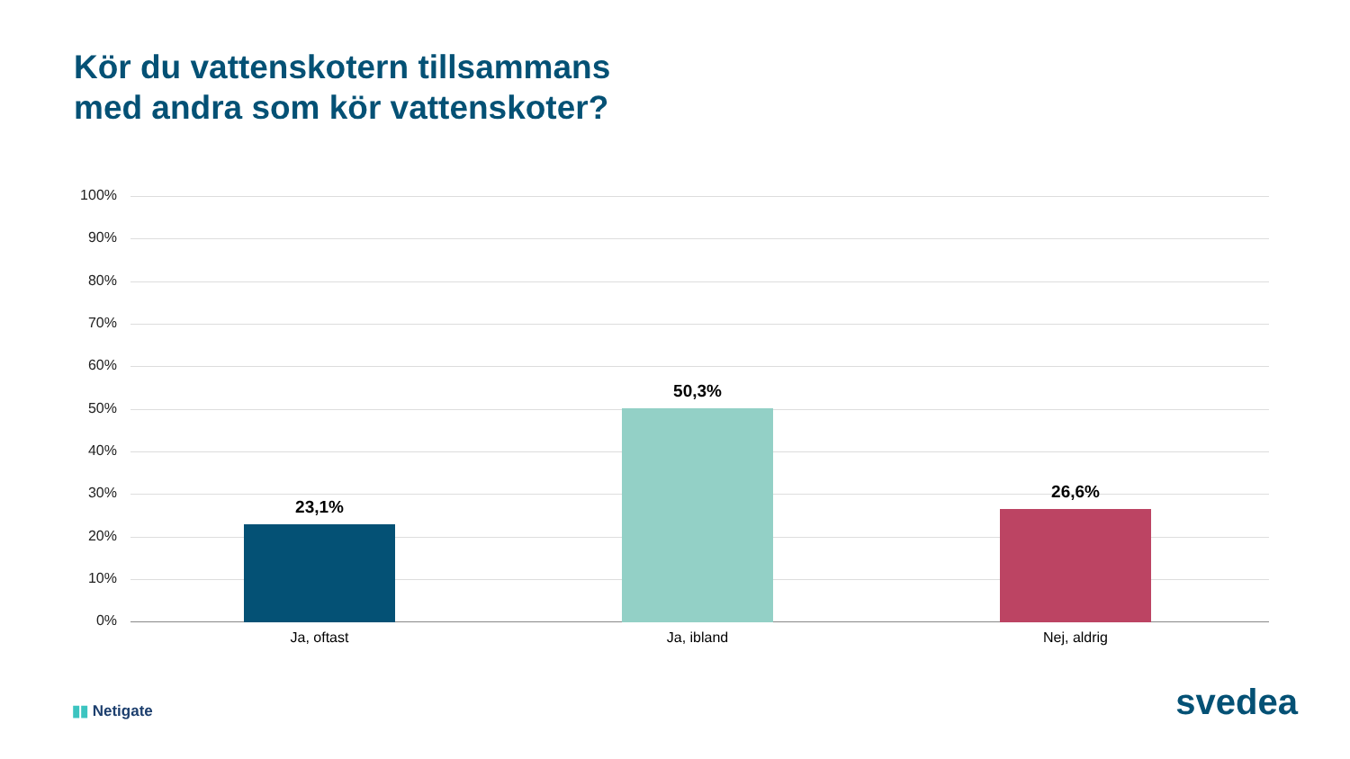Kör du vattenskotern tillsammans
med andra som kör vattenskoter?
100%
90%
80%
70%
60%
50%
40%
30%
20%
10%
0%
23,1%
50,3%
26,6%
Ja, oftast Ja, ibland Nej, aldrig
▮▮ Netigate svedea